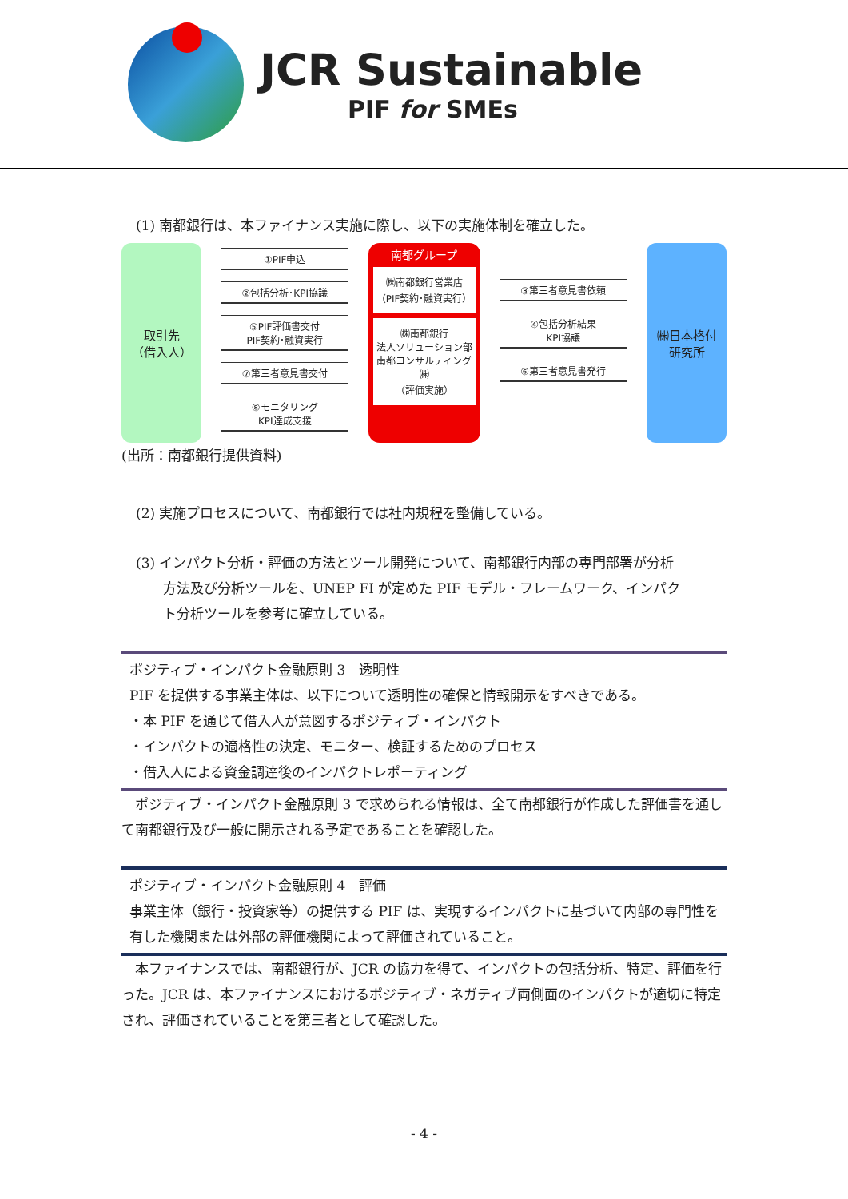JCR Sustainable
PIF for SMEs
(1) 南都銀行は、本ファイナンス実施に際し、以下の実施体制を確立した。
取引先
（借入人）
①PIF申込
②包括分析･KPI協議
⑤PIF評価書交付
PIF契約･融資実行
⑦第三者意見書交付
⑧モニタリング
KPI達成支援
南都グループ
㈱南都銀行営業店
（PIF契約･融資実行）
㈱南都銀行
法人ソリューション部
南都コンサルティング㈱
（評価実施）
③第三者意見書依頼
④包括分析結果
KPI協議
⑥第三者意見書発行
㈱日本格付
研究所
(出所：南都銀行提供資料)
(2) 実施プロセスについて、南都銀行では社内規程を整備している。
(3) インパクト分析・評価の方法とツール開発について、南都銀行内部の専門部署が分析
方法及び分析ツールを、UNEP FI が定めた PIF モデル・フレームワーク、インパク
ト分析ツールを参考に確立している。
ポジティブ・インパクト金融原則 3　透明性
PIF を提供する事業主体は、以下について透明性の確保と情報開示をすべきである。
・本 PIF を通じて借入人が意図するポジティブ・インパクト
・インパクトの適格性の決定、モニター、検証するためのプロセス
・借入人による資金調達後のインパクトレポーティング
　ポジティブ・インパクト金融原則 3 で求められる情報は、全て南都銀行が作成した評価書を通して南都銀行及び一般に開示される予定であることを確認した。
ポジティブ・インパクト金融原則 4　評価
事業主体（銀行・投資家等）の提供する PIF は、実現するインパクトに基づいて内部の専門性を有した機関または外部の評価機関によって評価されていること。
　本ファイナンスでは、南都銀行が、JCR の協力を得て、インパクトの包括分析、特定、評価を行った。JCR は、本ファイナンスにおけるポジティブ・ネガティブ両側面のインパクトが適切に特定され、評価されていることを第三者として確認した。
- 4 -